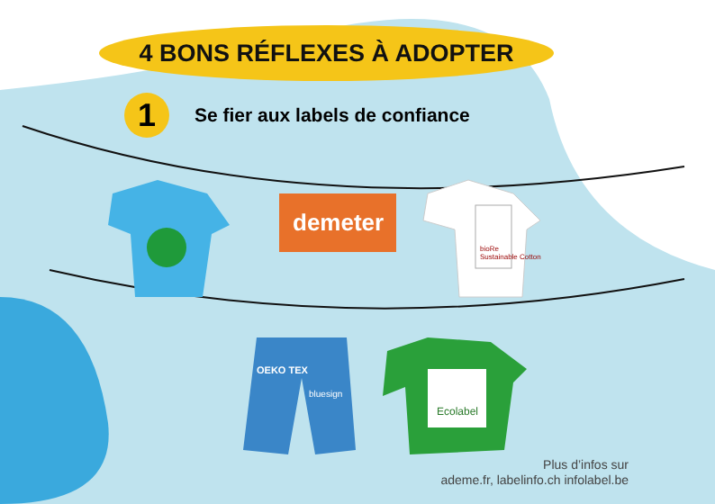4 BONS RÉFLEXES À ADOPTER
1
Se fier aux labels de confiance
demeter
bioRe
Sustainable Cotton
OEKO TEX
bluesign
Ecolabel
Plus d’infos sur
ademe.fr, labelinfo.ch infolabel.be